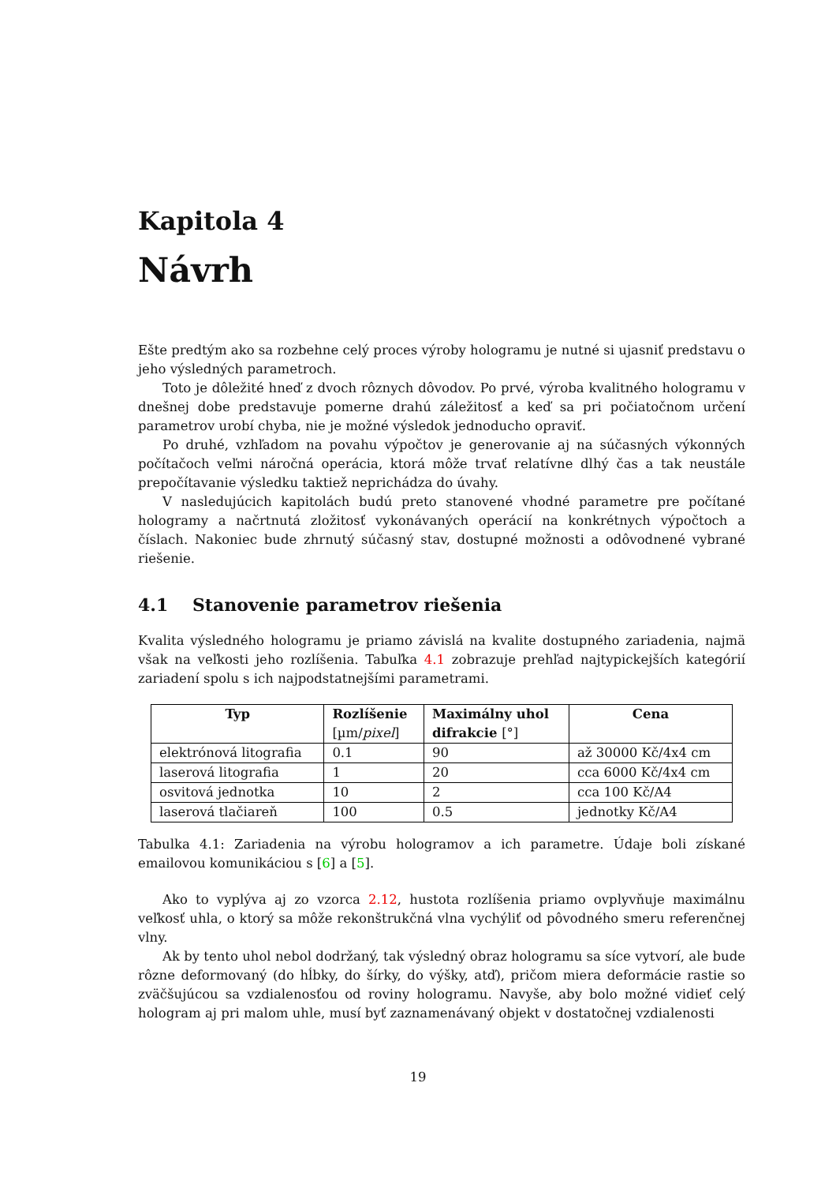Kapitola 4
Návrh
Ešte predtým ako sa rozbehne celý proces výroby hologramu je nutné si ujasniť predstavu o jeho výsledných parametroch.
Toto je dôležité hneď z dvoch rôznych dôvodov. Po prvé, výroba kvalitného hologramu v dnešnej dobe predstavuje pomerne drahú záležitosť a keď sa pri počiatočnom určení parametrov urobí chyba, nie je možné výsledok jednoducho opraviť.
Po druhé, vzhľadom na povahu výpočtov je generovanie aj na súčasných výkonných počítačoch veľmi náročná operácia, ktorá môže trvať relatívne dlhý čas a tak neustále prepočítavanie výsledku taktiež neprichádza do úvahy.
V nasledujúcich kapitolách budú preto stanovené vhodné parametre pre počítané hologramy a načrtnutá zložitosť vykonávaných operácií na konkrétnych výpočtoch a číslach. Nakoniec bude zhrnutý súčasný stav, dostupné možnosti a odôvodnené vybrané riešenie.
4.1 Stanovenie parametrov riešenia
Kvalita výsledného hologramu je priamo závislá na kvalite dostupného zariadenia, najmä však na veľkosti jeho rozlíšenia. Tabuľka 4.1 zobrazuje prehľad najtypickejších kategórií zariadení spolu s ich najpodstatnejšími parametrami.
| Typ | Rozlíšenie [µm/ pixel ] | Maximálny uhol difrakcie [°] | Cena |
| --- | --- | --- | --- |
| elektrónová litografia | 0.1 | 90 | až 30000 Kč/4x4 cm |
| laserová litografia | 1 | 20 | cca 6000 Kč/4x4 cm |
| osvitová jednotka | 10 | 2 | cca 100 Kč/A4 |
| laserová tlačiareň | 100 | 0.5 | jednotky Kč/A4 |
Tabulka 4.1: Zariadenia na výrobu hologramov a ich parametre. Údaje boli získané emailovou komunikáciou s [6] a [5].
Ako to vyplýva aj zo vzorca 2.12, hustota rozlíšenia priamo ovplyvňuje maximálnu veľkosť uhla, o ktorý sa môže rekonštrukčná vlna vychýliť od pôvodného smeru referenčnej vlny.
Ak by tento uhol nebol dodržaný, tak výsledný obraz hologramu sa síce vytvorí, ale bude rôzne deformovaný (do hĺbky, do šírky, do výšky, atď), pričom miera deformácie rastie so zväčšujúcou sa vzdialenosťou od roviny hologramu. Navyše, aby bolo možné vidieť celý hologram aj pri malom uhle, musí byť zaznamenávaný objekt v dostatočnej vzdialenosti
19